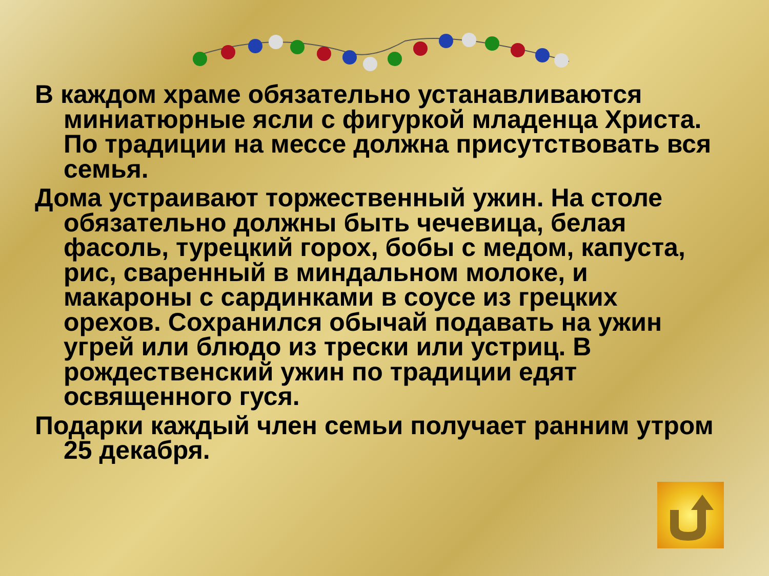В каждом храме обязательно устанавливаются миниатюрные ясли с фигуркой младенца Христа. По традиции на мессе должна присутствовать вся семья.
Дома устраивают торжественный ужин. На столе обязательно должны быть чечевица, белая фасоль, турецкий горох, бобы с медом, капуста, рис, сваренный в миндальном молоке, и макароны с сардинками в соусе из грецких орехов. Сохранился обычай подавать на ужин угрей или блюдо из трески или устриц. В рождественский ужин по традиции едят освященного гуся.
Подарки каждый член семьи получает ранним утром 25 декабря.